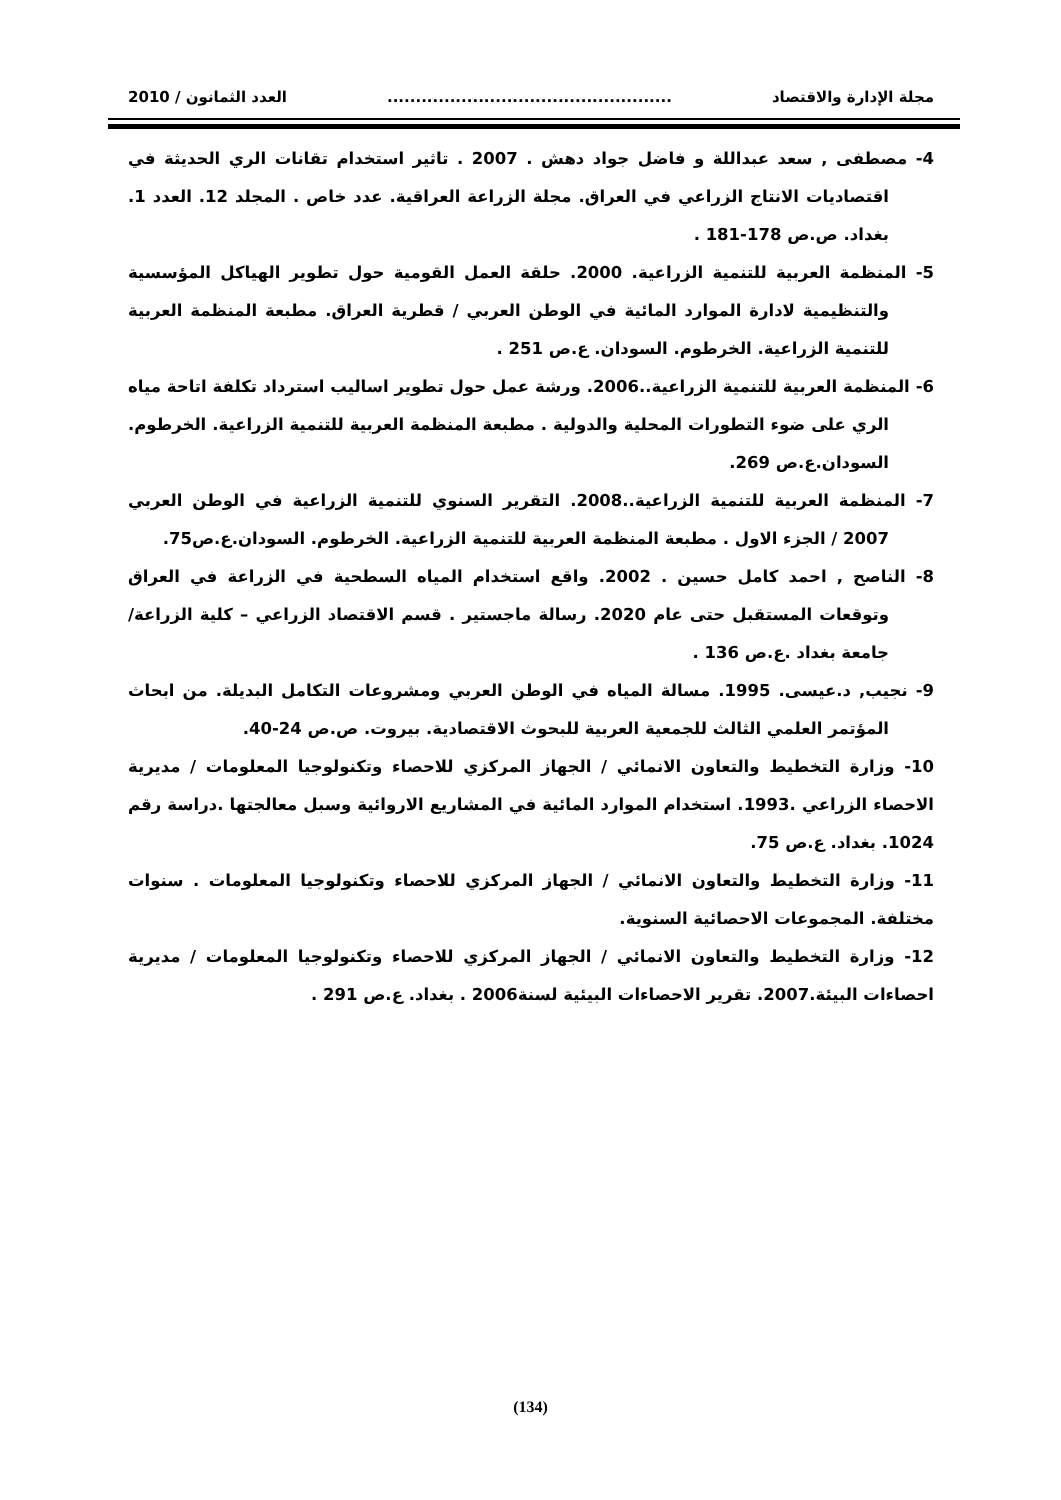مجلة الإدارة والاقتصاد.................................................. العدد الثمانون / 2010
4- مصطفى , سعد عبداللة و فاضل جواد دهش . 2007 . تاثير استخدام تقانات الري الحديثة في اقتصاديات الانتاج الزراعي في العراق. مجلة الزراعة العراقية. عدد خاص . المجلد 12. العدد 1. بغداد. ص.ص 178-181 .
5- المنظمة العربية للتنمية الزراعية. 2000. حلقة العمل القومية حول تطوير الهياكل المؤسسية والتنظيمية لادارة الموارد المائية في الوطن العربي / قطرية العراق. مطبعة المنظمة العربية للتنمية الزراعية. الخرطوم. السودان. ع.ص 251 .
6- المنظمة العربية للتنمية الزراعية..2006. ورشة عمل حول تطوير اساليب استرداد تكلفة اتاحة مياه الري على ضوء التطورات المحلية والدولية . مطبعة المنظمة العربية للتنمية الزراعية. الخرطوم. السودان.ع.ص 269.
7- المنظمة العربية للتنمية الزراعية..2008. التقرير السنوي للتنمية الزراعية في الوطن العربي 2007 / الجزء الاول . مطبعة المنظمة العربية للتنمية الزراعية. الخرطوم. السودان.ع.ص75.
8- الناصح , احمد كامل حسين . 2002. واقع استخدام المياه السطحية في الزراعة في العراق وتوقعات المستقبل حتى عام 2020. رسالة ماجستير . قسم الاقتصاد الزراعي – كلية الزراعة/ جامعة بغداد .ع.ص 136 .
9- نجيب, د.عيسى. 1995. مسالة المياه في الوطن العربي ومشروعات التكامل البديلة. من ابحاث المؤتمر العلمي الثالث للجمعية العربية للبحوث الاقتصادية. بيروت. ص.ص 24-40.
10- وزارة التخطيط والتعاون الانمائي / الجهاز المركزي للاحصاء وتكنولوجيا المعلومات / مديرية الاحصاء الزراعي .1993. استخدام الموارد المائية في المشاريع الاروائية وسبل معالجتها .دراسة رقم 1024. بغداد. ع.ص 75.
11- وزارة التخطيط والتعاون الانمائي / الجهاز المركزي للاحصاء وتكنولوجيا المعلومات . سنوات مختلفة. المجموعات الاحصائية السنوية.
12- وزارة التخطيط والتعاون الانمائي / الجهاز المركزي للاحصاء وتكنولوجيا المعلومات / مديرية احصاءات البيئة.2007. تقرير الاحصاءات البيئية لسنة2006 . بغداد. ع.ص 291 .
(134)